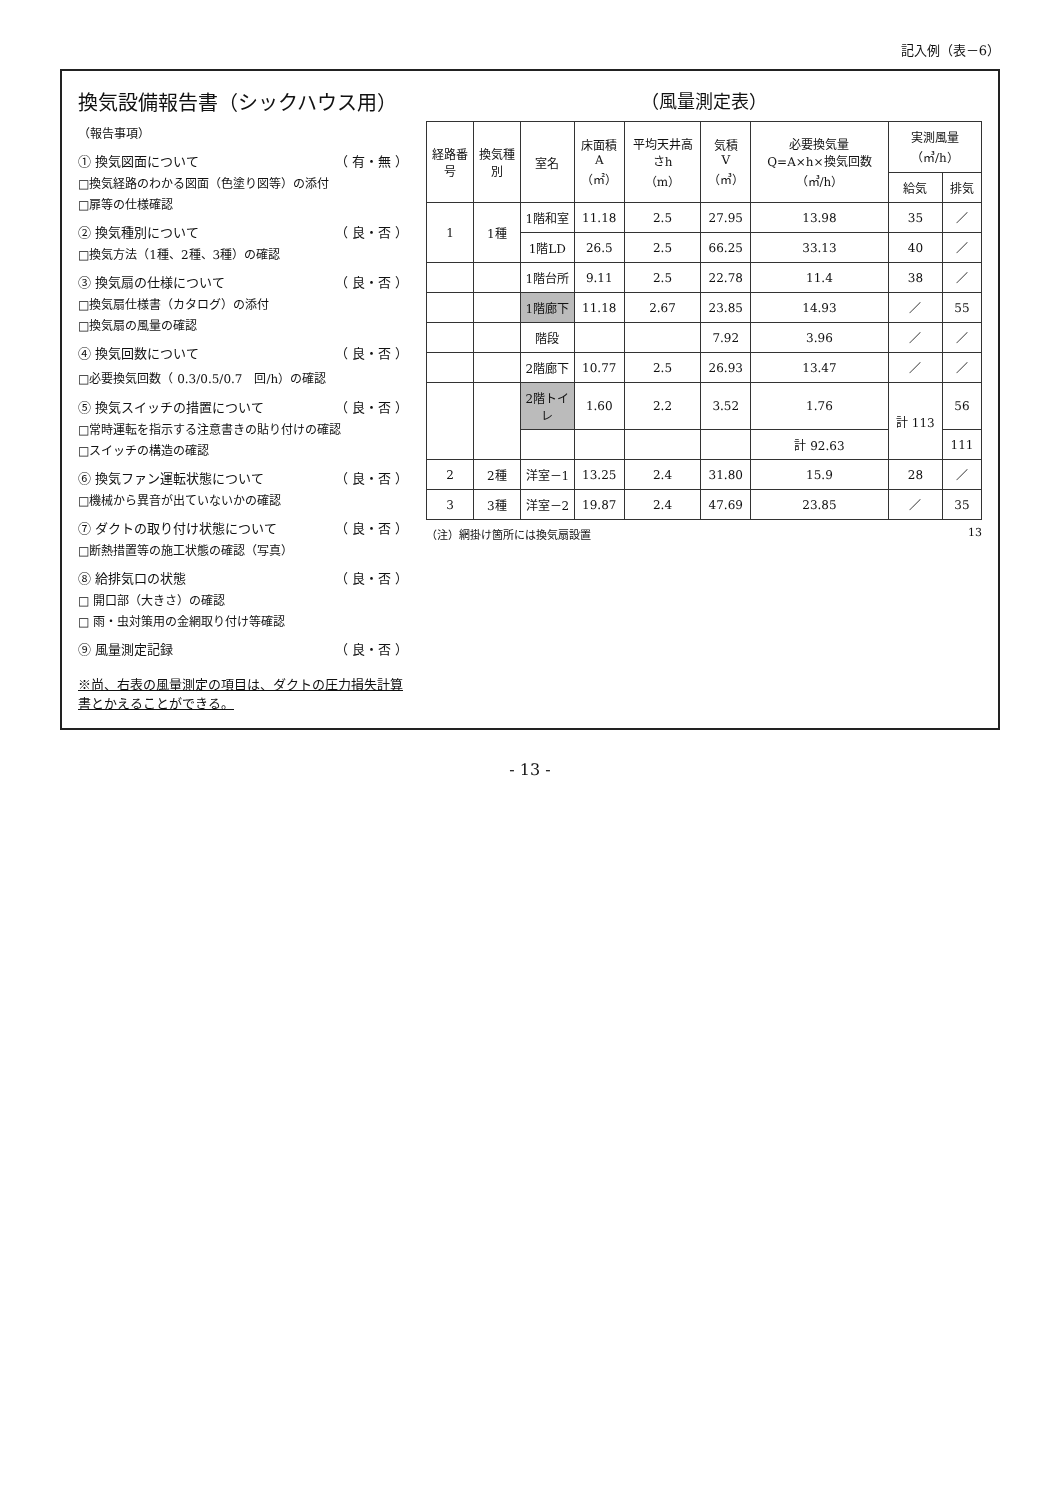記入例（表－6）
換気設備報告書（シックハウス用）
（報告事項）
① 換気図面について （ 有・無 ）
□換気経路のわかる図面（色塗り図等）の添付
□扉等の仕様確認
② 換気種別について （ 良・否 ）
□換気方法（1種、2種、3種）の確認
③ 換気扇の仕様について （ 良・否 ）
□換気扇仕様書（カタログ）の添付
□換気扇の風量の確認
④ 換気回数について （ 良・否 ）
□必要換気回数（ 0.3/0.5/0.7　回/h）の確認
⑤ 換気スイッチの措置について （ 良・否 ）
□常時運転を指示する注意書きの貼り付けの確認
□スイッチの構造の確認
⑥ 換気ファン運転状態について （ 良・否 ）
□機械から異音が出ていないかの確認
⑦ ダクトの取り付け状態について （ 良・否 ）
□断熱措置等の施工状態の確認（写真）
⑧ 給排気口の状態 （ 良・否 ）
□ 開口部（大きさ）の確認
□ 雨・虫対策用の金網取り付け等確認
⑨ 風量測定記録 （ 良・否 ）
※尚、右表の風量測定の項目は、ダクトの圧力損失計算書とかえることができる。
（風量測定表）
| 経路番号 | 換気種別 | 室名 | 床面積 A（㎡） | 平均天井高さh （m） | 気積 V（㎥） | 必要換気量 Q=A×h×換気回数（㎥/h） | 実測風量（㎥/h） | |
| --- | --- | --- | --- | --- | --- | --- | --- | --- |
| | | | | | | | 給気 | 排気 |
| 1 | 1種 | 1階和室 | 11.18 | 2.5 | 27.95 | 13.98 | 35 | ／ |
| | | 1階LD | 26.5 | 2.5 | 66.25 | 33.13 | 40 | ／ |
| | | 1階台所 | 9.11 | 2.5 | 22.78 | 11.4 | 38 | ／ |
| | | 1階廊下 | 11.18 | 2.67 | 23.85 | 14.93 | ／ | 55 |
| | | 階段 | | | 7.92 | 3.96 | ／ | ／ |
| | | 2階廊下 | 10.77 | 2.5 | 26.93 | 13.47 | ／ | ／ |
| | | 2階トイレ | 1.60 | 2.2 | 3.52 | 1.76 | 計 113 | 56 |
| | | | | | | 計 92.63 | | 111 |
| 2 | 2種 | 洋室－1 | 13.25 | 2.4 | 31.80 | 15.9 | 28 | ／ |
| 3 | 3種 | 洋室－2 | 19.87 | 2.4 | 47.69 | 23.85 | ／ | 35 |
（注）網掛け箇所には換気扇設置 13
- 13 -